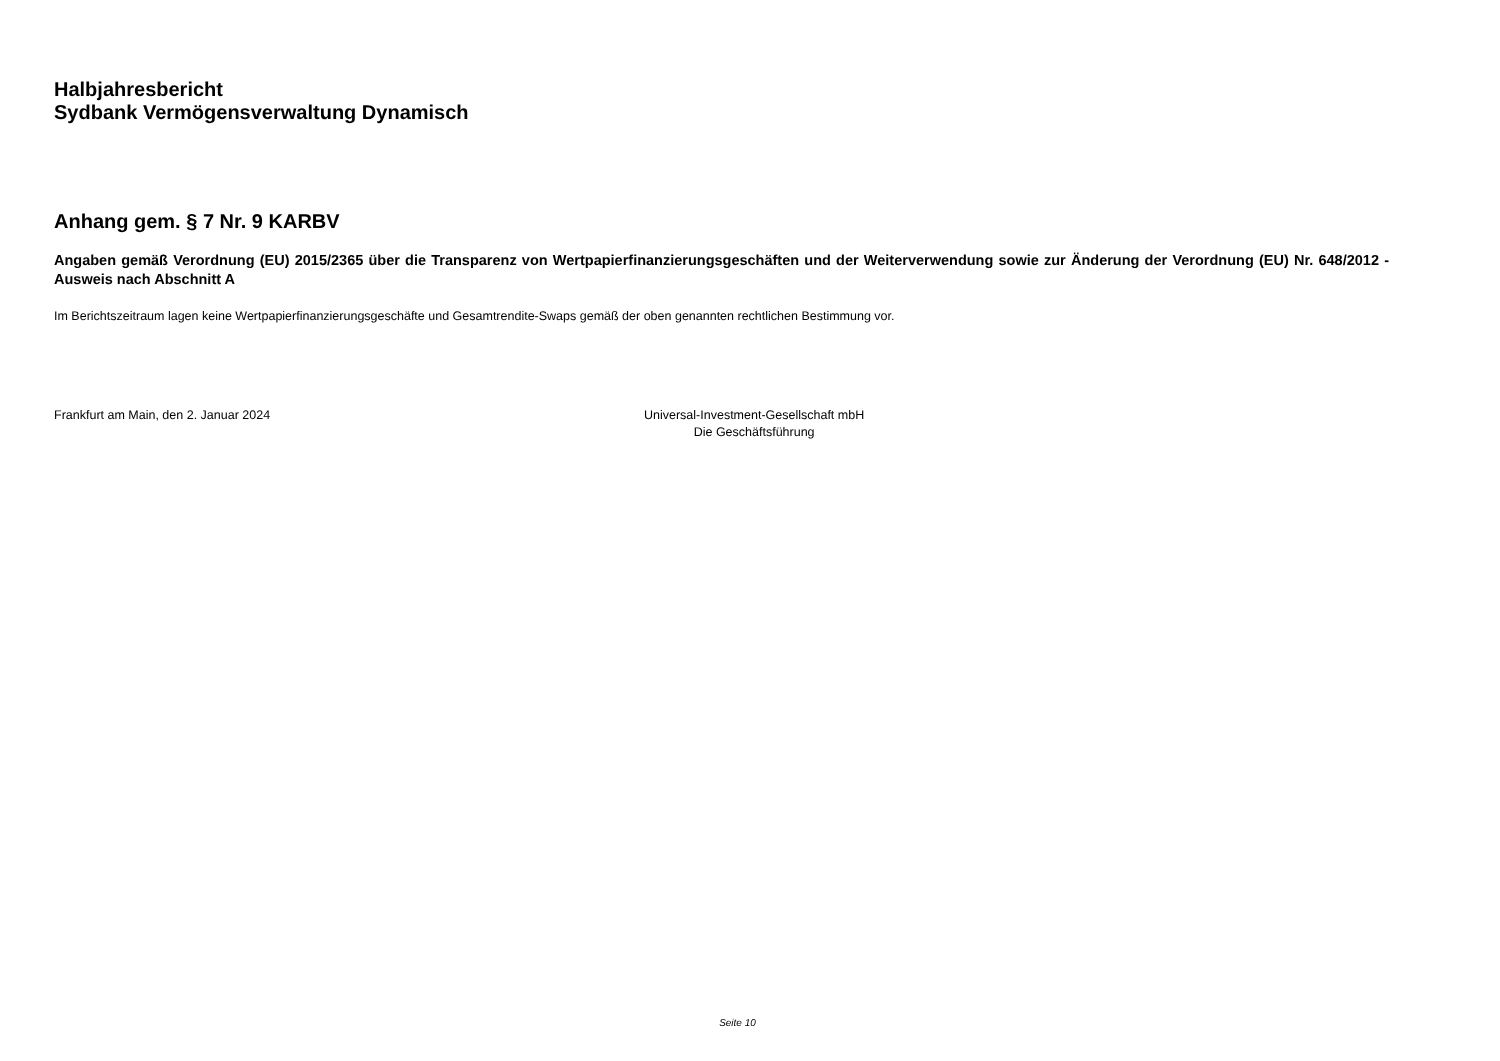Halbjahresbericht
Sydbank Vermögensverwaltung Dynamisch
Anhang gem. § 7 Nr. 9 KARBV
Angaben gemäß Verordnung (EU) 2015/2365 über die Transparenz von Wertpapierfinanzierungsgeschäften und der Weiterverwendung sowie zur Änderung der Verordnung (EU) Nr. 648/2012 - Ausweis nach Abschnitt A
Im Berichtszeitraum lagen keine Wertpapierfinanzierungsgeschäfte und Gesamtrendite-Swaps gemäß der oben genannten rechtlichen Bestimmung vor.
Frankfurt am Main, den 2. Januar 2024 Universal-Investment-Gesellschaft mbH
Die Geschäftsführung
Seite 10